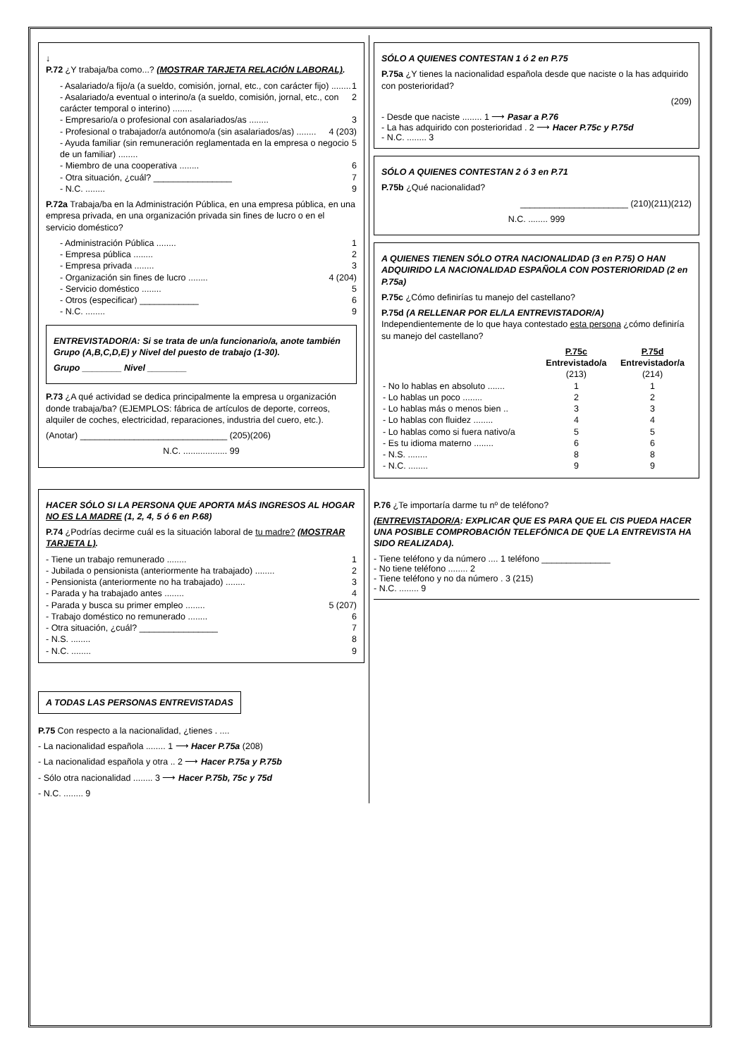↓
P.72 ¿Y trabaja/ba como...? (MOSTRAR TARJETA RELACIÓN LABORAL).
- Asalariado/a fijo/a (a sueldo, comisión, jornal, etc., con carácter fijo) ........ 1
- Asalariado/a eventual o interino/a (a sueldo, comisión, jornal, etc., con carácter temporal o interino) ........ 2
- Empresario/a o profesional con asalariados/as ........ 3
- Profesional o trabajador/a autónomo/a (sin asalariados/as) ........ 4 (203)
- Ayuda familiar (sin remuneración reglamentada en la empresa o negocio de un familiar) ........ 5
- Miembro de una cooperativa ........ 6
- Otra situación, ¿cuál? ________________ 7
- N.C. ........ 9
P.72a Trabaja/ba en la Administración Pública, en una empresa pública, en una empresa privada, en una organización privada sin fines de lucro o en el servicio doméstico?
- Administración Pública ........ 1
- Empresa pública ........ 2
- Empresa privada ........ 3
- Organización sin fines de lucro ........ 4 (204)
- Servicio doméstico ........ 5
- Otros (especificar) ____________ 6
- N.C. ........ 9
ENTREVISTADOR/A: Si se trata de un/a funcionario/a, anote también Grupo (A,B,C,D,E) y Nivel del puesto de trabajo (1-30).
Grupo ________ Nivel ________
P.73 ¿A qué actividad se dedica principalmente la empresa u organización donde trabaja/ba? (EJEMPLOS: fábrica de artículos de deporte, correos, alquiler de coches, electricidad, reparaciones, industria del cuero, etc.).
(Anotar) ______________________________ (205)(206)
N.C. .................. 99
HACER SÓLO SI LA PERSONA QUE APORTA MÁS INGRESOS AL HOGAR NO ES LA MADRE (1, 2, 4, 5 ó 6 en P.68)
P.74 ¿Podrías decirme cuál es la situación laboral de tu madre? (MOSTRAR TARJETA L).
- Tiene un trabajo remunerado ........ 1
- Jubilada o pensionista (anteriormente ha trabajado) ........ 2
- Pensionista (anteriormente no ha trabajado) ........ 3
- Parada y ha trabajado antes ........ 4
- Parada y busca su primer empleo ........ 5 (207)
- Trabajo doméstico no remunerado ........ 6
- Otra situación, ¿cuál? ________________ 7
- N.S. ........ 8
- N.C. ........ 9
A TODAS LAS PERSONAS ENTREVISTADAS
P.75 Con respecto a la nacionalidad, ¿tienes . ....
- La nacionalidad española ........ 1 ⟶ Hacer P.75a (208)
- La nacionalidad española y otra .. 2 ⟶ Hacer P.75a y P.75b
- Sólo otra nacionalidad ........ 3 ⟶ Hacer P.75b, 75c y 75d
- N.C. ........ 9
SÓLO A QUIENES CONTESTAN 1 ó 2 en P.75
P.75a ¿Y tienes la nacionalidad española desde que naciste o la has adquirido con posterioridad?
(209)
- Desde que naciste ........ 1 ⟶ Pasar a P.76
- La has adquirido con posterioridad . 2 ⟶ Hacer P.75c y P.75d
- N.C. ........ 3
SÓLO A QUIENES CONTESTAN 2 ó 3 en P.71
P.75b ¿Qué nacionalidad?
______________________ (210)(211)(212)
N.C. ........ 999
A QUIENES TIENEN SÓLO OTRA NACIONALIDAD (3 en P.75) O HAN ADQUIRIDO LA NACIONALIDAD ESPAÑOLA CON POSTERIORIDAD (2 en P.75a)
P.75c ¿Cómo definirías tu manejo del castellano?
P.75d (A RELLENAR POR EL/LA ENTREVISTADOR/A)
Independientemente de lo que haya contestado esta persona ¿cómo definiría su manejo del castellano?
| | P.75c Entrevistado/a (213) | P.75d Entrevistador/a (214) |
| - No lo hablas en absoluto ....... | 1 | 1 |
| - Lo hablas un poco ........ | 2 | 2 |
| - Lo hablas más o menos bien .. | 3 | 3 |
| - Lo hablas con fluidez ........ | 4 | 4 |
| - Lo hablas como si fuera nativo/a | 5 | 5 |
| - Es tu idioma materno ........ | 6 | 6 |
| - N.S. ........ | 8 | 8 |
| - N.C. ........ | 9 | 9 |
P.76 ¿Te importaría darme tu nº de teléfono?
(ENTREVISTADOR/A: EXPLICAR QUE ES PARA QUE EL CIS PUEDA HACER UNA POSIBLE COMPROBACIÓN TELEFÓNICA DE QUE LA ENTREVISTA HA SIDO REALIZADA).
- Tiene teléfono y da número .... 1 teléfono ______________
- No tiene teléfono ........ 2
- Tiene teléfono y no da número . 3 (215)
- N.C. ........ 9